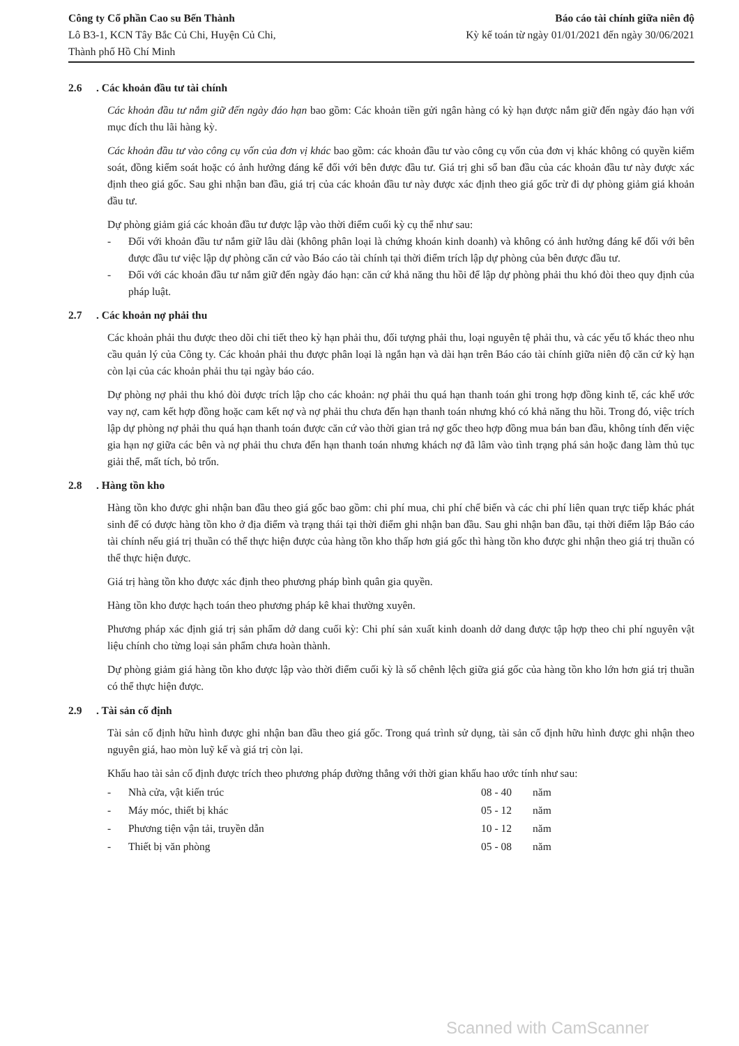Công ty Cổ phần Cao su Bến Thành
Lô B3-1, KCN Tây Bắc Củ Chi, Huyện Củ Chi,
Thành phố Hồ Chí Minh
Báo cáo tài chính giữa niên độ
Kỳ kế toán từ ngày 01/01/2021 đến ngày 30/06/2021
2.6. Các khoản đầu tư tài chính
Các khoản đầu tư nắm giữ đến ngày đáo hạn bao gồm: Các khoản tiền gửi ngân hàng có kỳ hạn được nắm giữ đến ngày đáo hạn với mục đích thu lãi hàng kỳ.
Các khoản đầu tư vào công cụ vốn của đơn vị khác bao gồm: các khoản đầu tư vào công cụ vốn của đơn vị khác không có quyền kiểm soát, đồng kiểm soát hoặc có ảnh hưởng đáng kể đối với bên được đầu tư. Giá trị ghi sổ ban đầu của các khoản đầu tư này được xác định theo giá gốc. Sau ghi nhận ban đầu, giá trị của các khoản đầu tư này được xác định theo giá gốc trừ đi dự phòng giảm giá khoản đầu tư.
Dự phòng giảm giá các khoản đầu tư được lập vào thời điểm cuối kỳ cụ thể như sau:
- Đối với khoản đầu tư nắm giữ lâu dài (không phân loại là chứng khoán kinh doanh) và không có ảnh hưởng đáng kể đối với bên được đầu tư việc lập dự phòng căn cứ vào Báo cáo tài chính tại thời điểm trích lập dự phòng của bên được đầu tư.
- Đối với các khoản đầu tư nắm giữ đến ngày đáo hạn: căn cứ khả năng thu hồi để lập dự phòng phải thu khó đòi theo quy định của pháp luật.
2.7. Các khoản nợ phải thu
Các khoản phải thu được theo dõi chi tiết theo kỳ hạn phải thu, đối tượng phải thu, loại nguyên tệ phải thu, và các yếu tố khác theo nhu cầu quản lý của Công ty. Các khoản phải thu được phân loại là ngắn hạn và dài hạn trên Báo cáo tài chính giữa niên độ căn cứ kỳ hạn còn lại của các khoản phải thu tại ngày báo cáo.
Dự phòng nợ phải thu khó đòi được trích lập cho các khoản: nợ phải thu quá hạn thanh toán ghi trong hợp đồng kinh tế, các khế ước vay nợ, cam kết hợp đồng hoặc cam kết nợ và nợ phải thu chưa đến hạn thanh toán nhưng khó có khả năng thu hồi. Trong đó, việc trích lập dự phòng nợ phải thu quá hạn thanh toán được căn cứ vào thời gian trả nợ gốc theo hợp đồng mua bán ban đầu, không tính đến việc gia hạn nợ giữa các bên và nợ phải thu chưa đến hạn thanh toán nhưng khách nợ đã lâm vào tình trạng phá sản hoặc đang làm thủ tục giải thể, mất tích, bỏ trốn.
2.8. Hàng tồn kho
Hàng tồn kho được ghi nhận ban đầu theo giá gốc bao gồm: chi phí mua, chi phí chế biến và các chi phí liên quan trực tiếp khác phát sinh để có được hàng tồn kho ở địa điểm và trạng thái tại thời điểm ghi nhận ban đầu. Sau ghi nhận ban đầu, tại thời điểm lập Báo cáo tài chính nếu giá trị thuần có thể thực hiện được của hàng tồn kho thấp hơn giá gốc thì hàng tồn kho được ghi nhận theo giá trị thuần có thể thực hiện được.
Giá trị hàng tồn kho được xác định theo phương pháp bình quân gia quyền.
Hàng tồn kho được hạch toán theo phương pháp kê khai thường xuyên.
Phương pháp xác định giá trị sản phẩm dở dang cuối kỳ: Chi phí sản xuất kinh doanh dở dang được tập hợp theo chi phí nguyên vật liệu chính cho từng loại sản phẩm chưa hoàn thành.
Dự phòng giảm giá hàng tồn kho được lập vào thời điểm cuối kỳ là số chênh lệch giữa giá gốc của hàng tồn kho lớn hơn giá trị thuần có thể thực hiện được.
2.9. Tài sản cố định
Tài sản cố định hữu hình được ghi nhận ban đầu theo giá gốc. Trong quá trình sử dụng, tài sản cố định hữu hình được ghi nhận theo nguyên giá, hao mòn luỹ kế và giá trị còn lại.
Khấu hao tài sản cố định được trích theo phương pháp đường thẳng với thời gian khấu hao ước tính như sau:
| - | Nhà cửa, vật kiến trúc | 08 - 40 | năm |
| - | Máy móc, thiết bị khác | 05 - 12 | năm |
| - | Phương tiện vận tải, truyền dẫn | 10 - 12 | năm |
| - | Thiết bị văn phòng | 05 - 08 | năm |
Scanned with CamScanner